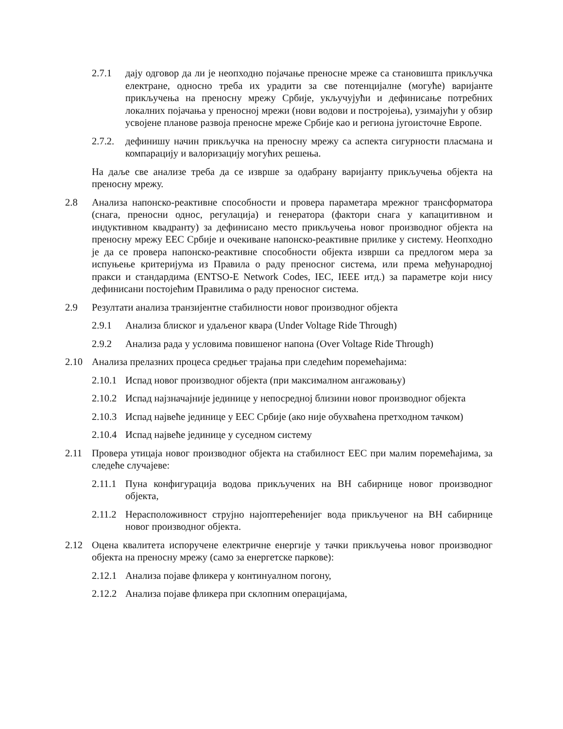2.7.1 дају одговор да ли је неопходно појачање преносне мреже са становишта прикључка електране, односно треба их урадити за све потенцијалне (могуће) варијанте прикључења на преносну мрежу Србије, укључујући и дефинисање потребних локалних појачања у преносној мрежи (нови водови и постројења), узимајући у обзир усвојене планове развоја преносне мреже Србије као и региона југоисточне Европе.
2.7.2. дефинишу начин прикључка на преносну мрежу са аспекта сигурности пласмана и компарацију и валоризацију могућих решења.
На даље све анализе треба да се изврше за одабрану варијанту прикључења објекта на преносну мрежу.
2.8 Анализа напонско-реактивне способности и провера параметара мрежног трансформатора (снага, преносни однос, регулација) и генератора (фактори снага у капацитивном и индуктивном квадранту) за дефинисано место прикључења новог производног објекта на преносну мрежу ЕЕС Србије и очекиване напонско-реактивне прилике у систему. Неопходно је да се провера напонско-реактивне способности објекта изврши са предлогом мера за испуњење критеријума из Правила о раду преносног система, или према међународној пракси и стандардима (ENTSO-E Network Codes, IEC, IEEE итд.) за параметре који нису дефинисани постојећим Правилима о раду преносног система.
2.9 Резултати анализа транзијентне стабилности новог производног објекта
2.9.1 Анализа блиског и удаљеног квара (Under Voltage Ride Through)
2.9.2 Анализа рада у условима повишеног напона (Over Voltage Ride Through)
2.10 Анализа прелазних процеса средњег трајања при следећим поремећајима:
2.10.1 Испад новог производног објекта (при максималном ангажовању)
2.10.2 Испад најзначајније јединице у непосредној близини новог производног објекта
2.10.3 Испад највеће јединице у ЕЕС Србије (ако није обухваћена претходном тачком)
2.10.4 Испад највеће јединице у суседном систему
2.11 Провера утицаја новог производног објекта на стабилност ЕЕС при малим поремећајима, за следеће случајеве:
2.11.1 Пуна конфигурација водова прикључених на ВН сабирнице новог производног објекта,
2.11.2 Нерасположивност струјно најоптерећенијег вода прикљученог на ВН сабирнице новог производног објекта.
2.12 Оцена квалитета испоручене електричне енергије у тачки прикључења новог производног објекта на преносну мрежу (само за енергетске паркове):
2.12.1 Анализа појаве фликера у континуалном погону,
2.12.2 Анализа појаве фликера при склопним операцијама,